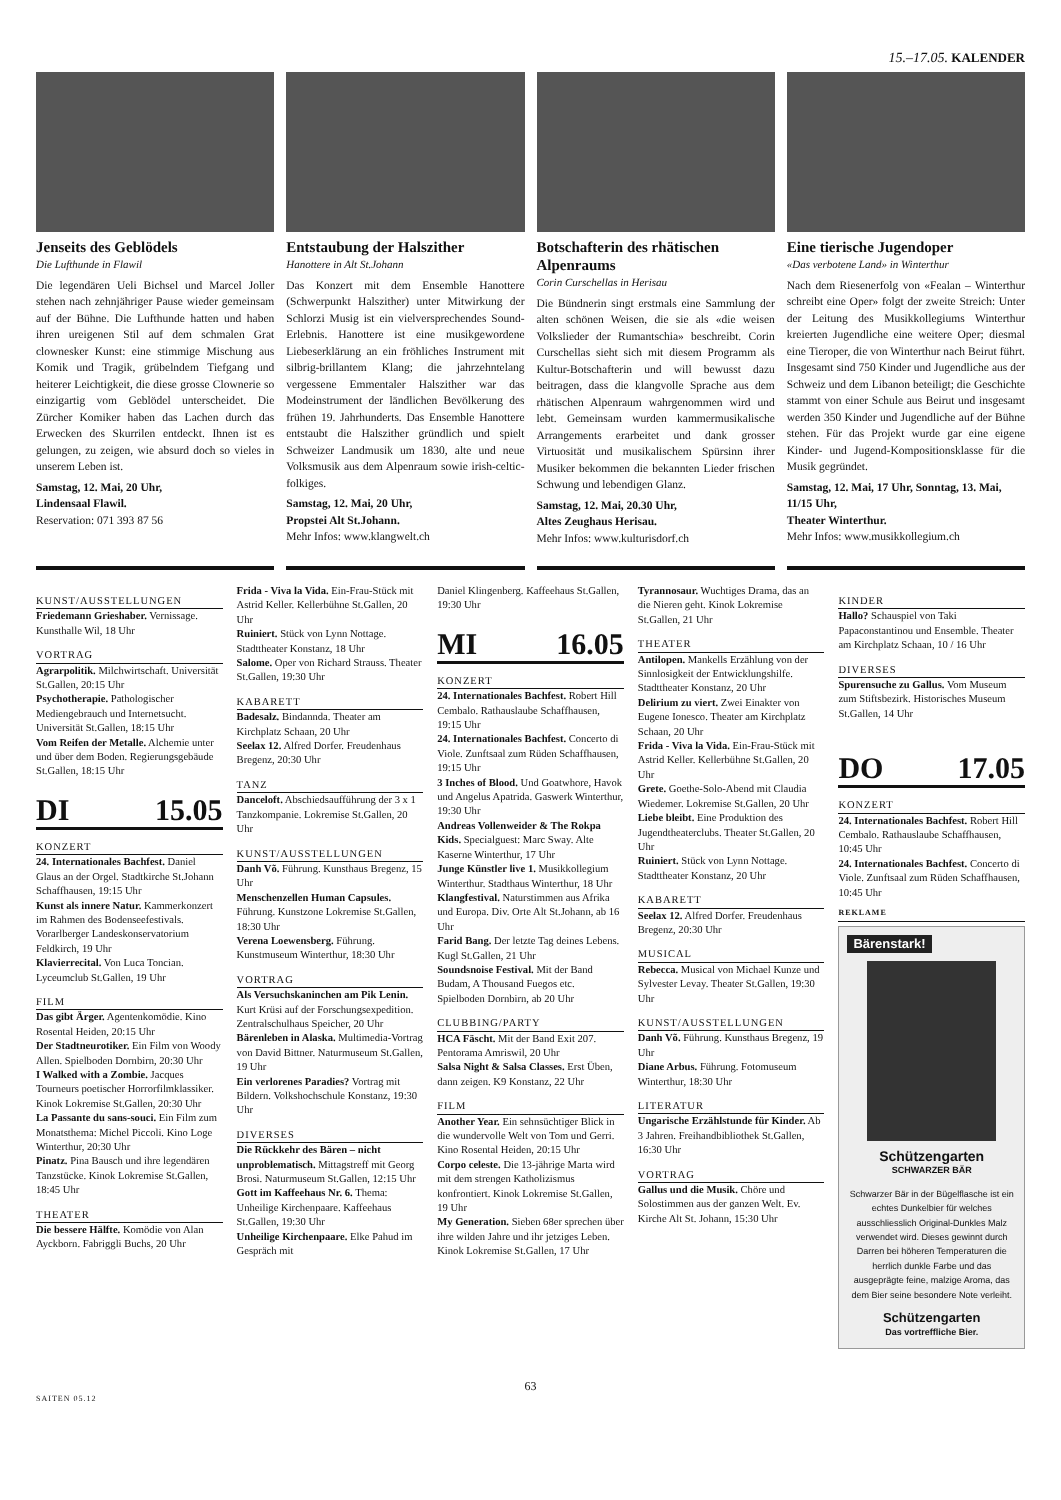15.–17.05. KALENDER
Jenseits des Geblödels
Die Lufthunde in Flawil
Die legendären Ueli Bichsel und Marcel Joller stehen nach zehnjähriger Pause wieder gemeinsam auf der Bühne. Die Lufthunde hatten und haben ihren ureigenen Stil auf dem schmalen Grat clownesker Kunst: eine stimmige Mischung aus Komik und Tragik, grübelndem Tiefgang und heiterer Leichtigkeit, die diese grosse Clownerie so einzigartig vom Geblödel unterscheidet. Die Zürcher Komiker haben das Lachen durch das Erwecken des Skurrilen entdeckt. Ihnen ist es gelungen, zu zeigen, wie absurd doch so vieles in unserem Leben ist.
Samstag, 12. Mai, 20 Uhr,
Lindensaal Flawil.
Reservation: 071 393 87 56
Entstaubung der Halszither
Hanottere in Alt St.Johann
Das Konzert mit dem Ensemble Hanottere (Schwerpunkt Halszither) unter Mitwirkung der Schlorzi Musig ist ein vielversprechendes Sound-Erlebnis. Hanottere ist eine musikgewordene Liebeserklärung an ein fröhliches Instrument mit silbrig-brillantem Klang; die jahrzehntelang vergessene Emmentaler Halszither war das Modeinstrument der ländlichen Bevölkerung des frühen 19. Jahrhunderts. Das Ensemble Hanottere entstaubt die Halszither gründlich und spielt Schweizer Landmusik um 1830, alte und neue Volksmusik aus dem Alpenraum sowie irish-celtic-folkiges.
Samstag, 12. Mai, 20 Uhr,
Propstei Alt St.Johann.
Mehr Infos: www.klangwelt.ch
Botschafterin des rhätischen Alpenraums
Corin Curschellas in Herisau
Die Bündnerin singt erstmals eine Sammlung der alten schönen Weisen, die sie als «die weisen Volkslieder der Rumantschia» beschreibt. Corin Curschellas sieht sich mit diesem Programm als Kultur-Botschafterin und will bewusst dazu beitragen, dass die klangvolle Sprache aus dem rhätischen Alpenraum wahrgenommen wird und lebt. Gemeinsam wurden kammermusikalische Arrangements erarbeitet und dank grosser Virtuosität und musikalischem Spürsinn ihrer Musiker bekommen die bekannten Lieder frischen Schwung und lebendigen Glanz.
Samstag, 12. Mai, 20.30 Uhr,
Altes Zeughaus Herisau.
Mehr Infos: www.kulturisdorf.ch
Eine tierische Jugendoper
«Das verbotene Land» in Winterthur
Nach dem Riesenerfolg von «Fealan – Winterthur schreibt eine Oper» folgt der zweite Streich: Unter der Leitung des Musikkollegiums Winterthur kreierten Jugendliche eine weitere Oper; diesmal eine Tieroper, die von Winterthur nach Beirut führt. Insgesamt sind 750 Kinder und Jugendliche aus der Schweiz und dem Libanon beteiligt; die Geschichte stammt von einer Schule aus Beirut und insgesamt werden 350 Kinder und Jugendliche auf der Bühne stehen. Für das Projekt wurde gar eine eigene Kinder- und Jugend-Kompositionsklasse für die Musik gegründet.
Samstag, 12. Mai, 17 Uhr, Sonntag, 13. Mai, 11/15 Uhr,
Theater Winterthur.
Mehr Infos: www.musikkollegium.ch
KUNST/AUSSTELLUNGEN
Friedemann Grieshaber. Vernissage. Kunsthalle Wil, 18 Uhr
VORTRAG
Agrarpolitik. Milchwirtschaft. Universität St.Gallen, 20:15 Uhr
Psychotherapie. Pathologischer Mediengebrauch und Internetsucht. Universität St.Gallen, 18:15 Uhr
Vom Reifen der Metalle. Alchemie unter und über dem Boden. Regierungsgebäude St.Gallen, 18:15 Uhr
DI 15.05
KONZERT
24. Internationales Bachfest. Daniel Glaus an der Orgel. Stadtkirche St.Johann Schaffhausen, 19:15 Uhr
Kunst als innere Natur. Kammerkonzert im Rahmen des Bodenseefestivals. Vorarlberger Landeskonservatorium Feldkirch, 19 Uhr
Klavierrecital. Von Luca Toncian. Lyceumclub St.Gallen, 19 Uhr
FILM
Das gibt Ärger. Agentenkomödie. Kino Rosental Heiden, 20:15 Uhr
Der Stadtneurotiker. Ein Film von Woody Allen. Spielboden Dornbirn, 20:30 Uhr
I Walked with a Zombie. Jacques Tourneurs poetischer Horrorfilmklassiker. Kinok Lokremise St.Gallen, 20:30 Uhr
La Passante du sans-souci. Ein Film zum Monatsthema: Michel Piccoli. Kino Loge Winterthur, 20:30 Uhr
Pinatz. Pina Bausch und ihre legendären Tanzstücke. Kinok Lokremise St.Gallen, 18:45 Uhr
THEATER
Die bessere Hälfte. Komödie von Alan Ayckborn. Fabriggli Buchs, 20 Uhr
Frida - Viva la Vida. Ein-Frau-Stück mit Astrid Keller. Kellerbühne St.Gallen, 20 Uhr
Ruiniert. Stück von Lynn Nottage. Stadttheater Konstanz, 18 Uhr
Salome. Oper von Richard Strauss. Theater St.Gallen, 19:30 Uhr
KABARETT
Badesalz. Bindannda. Theater am Kirchplatz Schaan, 20 Uhr
Seelax 12. Alfred Dorfer. Freudenhaus Bregenz, 20:30 Uhr
TANZ
Danceloft. Abschiedsaufführung der 3 x 1 Tanzkompanie. Lokremise St.Gallen, 20 Uhr
KUNST/AUSSTELLUNGEN
Danh Võ. Führung. Kunsthaus Bregenz, 15 Uhr
Menschenzellen Human Capsules. Führung. Kunstzone Lokremise St.Gallen, 18:30 Uhr
Verena Loewensberg. Führung. Kunstmuseum Winterthur, 18:30 Uhr
VORTRAG
Als Versuchskaninchen am Pik Lenin. Kurt Krüsi auf der Forschungsexpedition. Zentralschulhaus Speicher, 20 Uhr
Bärenleben in Alaska. Multimedia-Vortrag von David Bittner. Naturmuseum St.Gallen, 19 Uhr
Ein verlorenes Paradies? Vortrag mit Bildern. Volkshochschule Konstanz, 19:30 Uhr
DIVERSES
Die Rückkehr des Bären – nicht unproblematisch. Mittagstreff mit Georg Brosi. Naturmuseum St.Gallen, 12:15 Uhr
Gott im Kaffeehaus Nr. 6. Thema: Unheilige Kirchenpaare. Kaffeehaus St.Gallen, 19:30 Uhr
Unheilige Kirchenpaare. Elke Pahud im Gespräch mit
Daniel Klingenberg. Kaffeehaus St.Gallen, 19:30 Uhr
MI 16.05
KONZERT
24. Internationales Bachfest. Robert Hill Cembalo. Rathauslaube Schaffhausen, 19:15 Uhr
24. Internationales Bachfest. Concerto di Viole. Zunftsaal zum Rüden Schaffhausen, 19:15 Uhr
3 Inches of Blood. Und Goatwhore, Havok und Angelus Apatrida. Gaswerk Winterthur, 19:30 Uhr
Andreas Vollenweider & The Rokpa Kids. Specialguest: Marc Sway. Alte Kaserne Winterthur, 17 Uhr
Junge Künstler live 1. Musikkollegium Winterthur. Stadthaus Winterthur, 18 Uhr
Klangfestival. Naturstimmen aus Afrika und Europa. Div. Orte Alt St.Johann, ab 16 Uhr
Farid Bang. Der letzte Tag deines Lebens. Kugl St.Gallen, 21 Uhr
Soundsnoise Festival. Mit der Band Budam, A Thousand Fuegos etc. Spielboden Dornbirn, ab 20 Uhr
CLUBBING/PARTY
HCA Fäscht. Mit der Band Exit 207. Pentorama Amriswil, 20 Uhr
Salsa Night & Salsa Classes. Erst Üben, dann zeigen. K9 Konstanz, 22 Uhr
FILM
Another Year. Ein sehnsüchtiger Blick in die wundervolle Welt von Tom und Gerri. Kino Rosental Heiden, 20:15 Uhr
Corpo celeste. Die 13-jährige Marta wird mit dem strengen Katholizismus konfrontiert. Kinok Lokremise St.Gallen, 19 Uhr
My Generation. Sieben 68er sprechen über ihre wilden Jahre und ihr jetziges Leben. Kinok Lokremise St.Gallen, 17 Uhr
Tyrannosaur. Wuchtiges Drama, das an die Nieren geht. Kinok Lokremise St.Gallen, 21 Uhr
THEATER
Antilopen. Mankells Erzählung von der Sinnlosigkeit der Entwicklungshilfe. Stadttheater Konstanz, 20 Uhr
Delirium zu viert. Zwei Einakter von Eugene Ionesco. Theater am Kirchplatz Schaan, 20 Uhr
Frida - Viva la Vida. Ein-Frau-Stück mit Astrid Keller. Kellerbühne St.Gallen, 20 Uhr
Grete. Goethe-Solo-Abend mit Claudia Wiedemer. Lokremise St.Gallen, 20 Uhr
Liebe bleibt. Eine Produktion des Jugendtheaterclubs. Theater St.Gallen, 20 Uhr
Ruiniert. Stück von Lynn Nottage. Stadttheater Konstanz, 20 Uhr
KABARETT
Seelax 12. Alfred Dorfer. Freudenhaus Bregenz, 20:30 Uhr
MUSICAL
Rebecca. Musical von Michael Kunze und Sylvester Levay. Theater St.Gallen, 19:30 Uhr
KUNST/AUSSTELLUNGEN
Danh Võ. Führung. Kunsthaus Bregenz, 19 Uhr
Diane Arbus. Führung. Fotomuseum Winterthur, 18:30 Uhr
LITERATUR
Ungarische Erzählstunde für Kinder. Ab 3 Jahren. Freihandbibliothek St.Gallen, 16:30 Uhr
VORTRAG
Gallus und die Musik. Chöre und Solostimmen aus der ganzen Welt. Ev. Kirche Alt St. Johann, 15:30 Uhr
KINDER
Hallo? Schauspiel von Taki Papaconstantinou und Ensemble. Theater am Kirchplatz Schaan, 10 / 16 Uhr
DIVERSES
Spurensuche zu Gallus. Vom Museum zum Stiftsbezirk. Historisches Museum St.Gallen, 14 Uhr
DO 17.05
KONZERT
24. Internationales Bachfest. Robert Hill Cembalo. Rathauslaube Schaffhausen, 10:45 Uhr
24. Internationales Bachfest. Concerto di Viole. Zunftsaal zum Rüden Schaffhausen, 10:45 Uhr
REKLAME
Bärenstark!
Schützengarten
SCHWARZER BÄR
Schwarzer Bär in der Bügelflasche ist ein echtes Dunkelbier für welches ausschliesslich Original-Dunkles Malz verwendet wird. Dieses gewinnt durch Darren bei höheren Temperaturen die herrlich dunkle Farbe und das ausgeprägte feine, malzige Aroma, das dem Bier seine besondere Note verleiht.
Schützengarten
Das vortreffliche Bier.
63
SAITEN 05.12